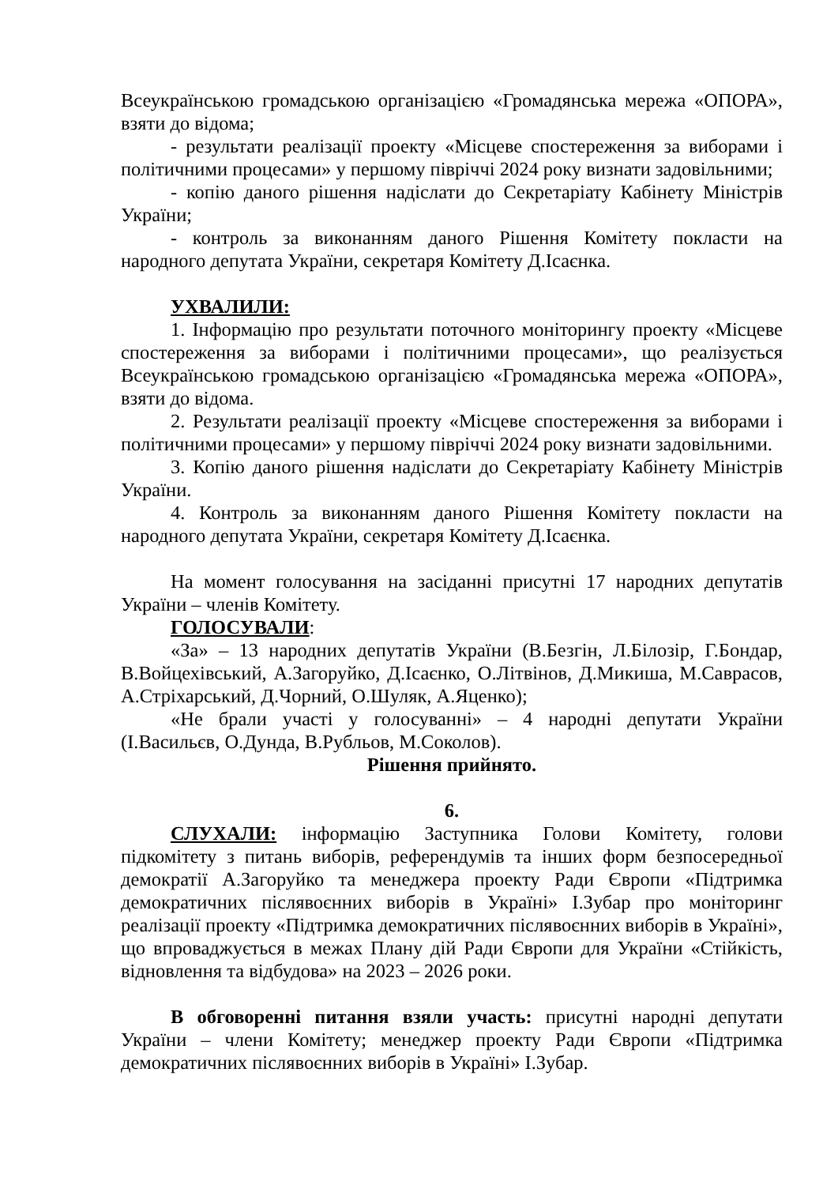Всеукраїнською громадською організацією «Громадянська мережа «ОПОРА», взяти до відома;
- результати реалізації проекту «Місцеве спостереження за виборами і політичними процесами» у першому півріччі 2024 року визнати задовільними;
- копію даного рішення надіслати до Секретаріату Кабінету Міністрів України;
- контроль за виконанням даного Рішення Комітету покласти на народного депутата України, секретаря Комітету Д.Ісаєнка.
УХВАЛИЛИ:
1. Інформацію про результати поточного моніторингу проекту «Місцеве спостереження за виборами і політичними процесами», що реалізується Всеукраїнською громадською організацією «Громадянська мережа «ОПОРА», взяти до відома.
2. Результати реалізації проекту «Місцеве спостереження за виборами і політичними процесами» у першому півріччі 2024 року визнати задовільними.
3. Копію даного рішення надіслати до Секретаріату Кабінету Міністрів України.
4. Контроль за виконанням даного Рішення Комітету покласти на народного депутата України, секретаря Комітету Д.Ісаєнка.
На момент голосування на засіданні присутні 17 народних депутатів України – членів Комітету.
ГОЛОСУВАЛИ:
«За» – 13 народних депутатів України (В.Безгін, Л.Білозір, Г.Бондар, В.Войцехівський, А.Загоруйко, Д.Ісаєнко, О.Літвінов, Д.Микиша, М.Саврасов, А.Стріхарський, Д.Чорний, О.Шуляк, А.Яценко);
«Не брали участі у голосуванні» – 4 народні депутати України (І.Васильєв, О.Дунда, В.Рубльов, М.Соколов).
Рішення прийнято.
6.
СЛУХАЛИ: інформацію Заступника Голови Комітету, голови підкомітету з питань виборів, референдумів та інших форм безпосередньої демократії А.Загоруйко та менеджера проекту Ради Європи «Підтримка демократичних післявоєнних виборів в Україні» І.Зубар про моніторинг реалізації проекту «Підтримка демократичних післявоєнних виборів в Україні», що впроваджується в межах Плану дій Ради Європи для України «Стійкість, відновлення та відбудова» на 2023 – 2026 роки.
В обговоренні питання взяли участь: присутні народні депутати України – члени Комітету; менеджер проекту Ради Європи «Підтримка демократичних післявоєнних виборів в Україні» І.Зубар.